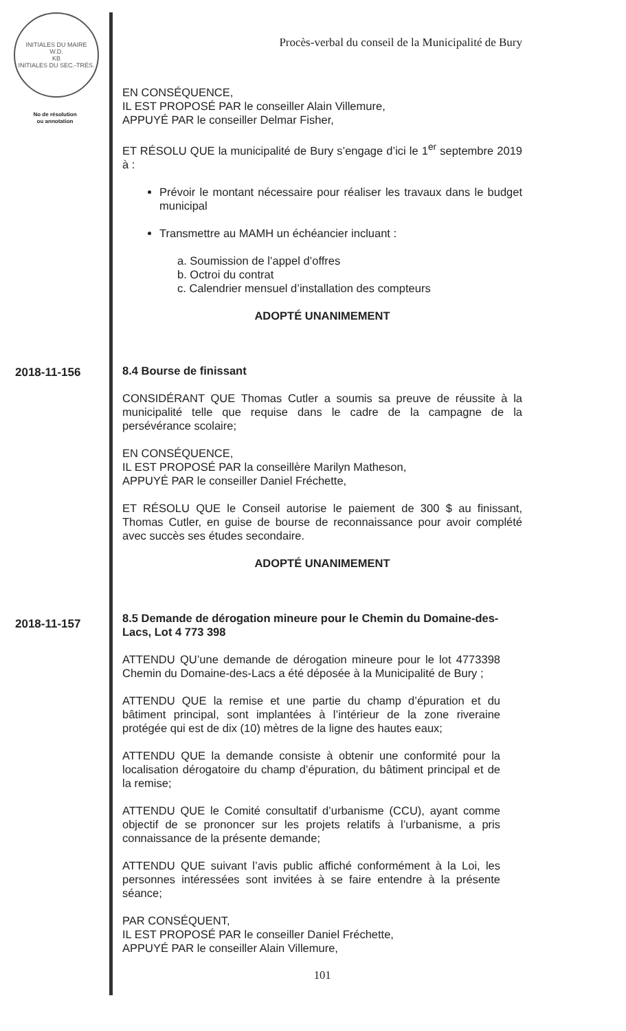INITIALES DU MAIRE
W.D.
KB
INITIALES DU SEC.-TRÉS.
No de résolution
ou annotation
Procès-verbal du conseil de la Municipalité de Bury
EN CONSÉQUENCE,
IL EST PROPOSÉ PAR le conseiller Alain Villemure,
APPUYÉ PAR le conseiller Delmar Fisher,
ET RÉSOLU QUE la municipalité de Bury s’engage d’ici le 1<sup>er</sup> septembre 2019 à :
Prévoir le montant nécessaire pour réaliser les travaux dans le budget municipal
Transmettre au MAMH un échéancier incluant :
a. Soumission de l’appel d’offres
b. Octroi du contrat
c. Calendrier mensuel d’installation des compteurs
ADOPTÉ UNANIMEMENT
8.4 Bourse de finissant
2018-11-156
CONSIDÉRANT QUE Thomas Cutler a soumis sa preuve de réussite à la municipalité telle que requise dans le cadre de la campagne de la persévérance scolaire;
EN CONSÉQUENCE,
IL EST PROPOSÉ PAR la conseillère Marilyn Matheson,
APPUYÉ PAR le conseiller Daniel Fréchette,
ET RÉSOLU QUE le Conseil autorise le paiement de 300 $ au finissant, Thomas Cutler, en guise de bourse de reconnaissance pour avoir complété avec succès ses études secondaire.
ADOPTÉ UNANIMEMENT
8.5 Demande de dérogation mineure pour le Chemin du Domaine-des-Lacs, Lot 4 773 398
2018-11-157
ATTENDU QU’une demande de dérogation mineure pour le lot 4773398 Chemin du Domaine-des-Lacs a été déposée à la Municipalité de Bury ;
ATTENDU QUE la remise et une partie du champ d’épuration et du bâtiment principal, sont implantées à l’intérieur de la zone riveraine protégée qui est de dix (10) mètres de la ligne des hautes eaux;
ATTENDU QUE la demande consiste à obtenir une conformité pour la localisation dérogatoire du champ d’épuration, du bâtiment principal et de la remise;
ATTENDU QUE le Comité consultatif d’urbanisme (CCU), ayant comme objectif de se prononcer sur les projets relatifs à l’urbanisme, a pris connaissance de la présente demande;
ATTENDU QUE suivant l’avis public affiché conformément à la Loi, les personnes intéressées sont invitées à se faire entendre à la présente séance;
PAR CONSÉQUENT,
IL EST PROPOSÉ PAR le conseiller Daniel Fréchette,
APPUYÉ PAR le conseiller Alain Villemure,
101